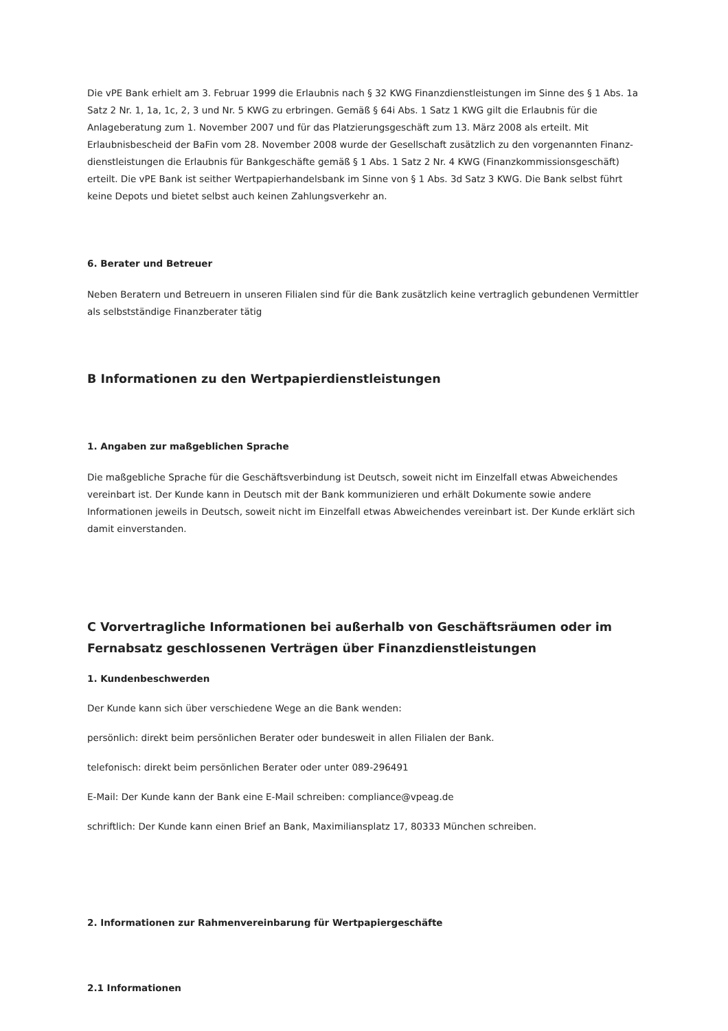Die vPE Bank erhielt am 3. Februar 1999 die Erlaubnis nach § 32 KWG Finanzdienstleistungen im Sinne des § 1 Abs. 1a Satz 2 Nr. 1, 1a, 1c, 2, 3 und Nr. 5 KWG zu erbringen. Gemäß § 64i Abs. 1 Satz 1 KWG gilt die Erlaubnis für die Anlageberatung zum 1. November 2007 und für das Platzierungsgeschäft zum 13. März 2008 als erteilt. Mit Erlaubnisbescheid der BaFin vom 28. November 2008 wurde der Gesellschaft zusätzlich zu den vorgenannten Finanz-dienstleistungen die Erlaubnis für Bankgeschäfte gemäß § 1 Abs. 1 Satz 2 Nr. 4 KWG (Finanzkommissionsgeschäft) erteilt. Die vPE Bank ist seither Wertpapierhandelsbank im Sinne von § 1 Abs. 3d Satz 3 KWG. Die Bank selbst führt keine Depots und bietet selbst auch keinen Zahlungsverkehr an.
6. Berater und Betreuer
Neben Beratern und Betreuern in unseren Filialen sind für die Bank zusätzlich keine vertraglich gebundenen Vermittler als selbstständige Finanzberater tätig
B Informationen zu den Wertpapierdienstleistungen
1. Angaben zur maßgeblichen Sprache
Die maßgebliche Sprache für die Geschäftsverbindung ist Deutsch, soweit nicht im Einzelfall etwas Abweichendes vereinbart ist. Der Kunde kann in Deutsch mit der Bank kommunizieren und erhält Dokumente sowie andere Informationen jeweils in Deutsch, soweit nicht im Einzelfall etwas Abweichendes vereinbart ist. Der Kunde erklärt sich damit einverstanden.
C Vorvertragliche Informationen bei außerhalb von Geschäftsräumen oder im Fernabsatz geschlossenen Verträgen über Finanzdienstleistungen
1. Kundenbeschwerden
Der Kunde kann sich über verschiedene Wege an die Bank wenden:
persönlich: direkt beim persönlichen Berater oder bundesweit in allen Filialen der Bank.
telefonisch: direkt beim persönlichen Berater oder unter 089-296491
E-Mail: Der Kunde kann der Bank eine E-Mail schreiben: compliance@vpeag.de
schriftlich: Der Kunde kann einen Brief an Bank, Maximiliansplatz 17, 80333 München schreiben.
2. Informationen zur Rahmenvereinbarung für Wertpapiergeschäfte
2.1 Informationen